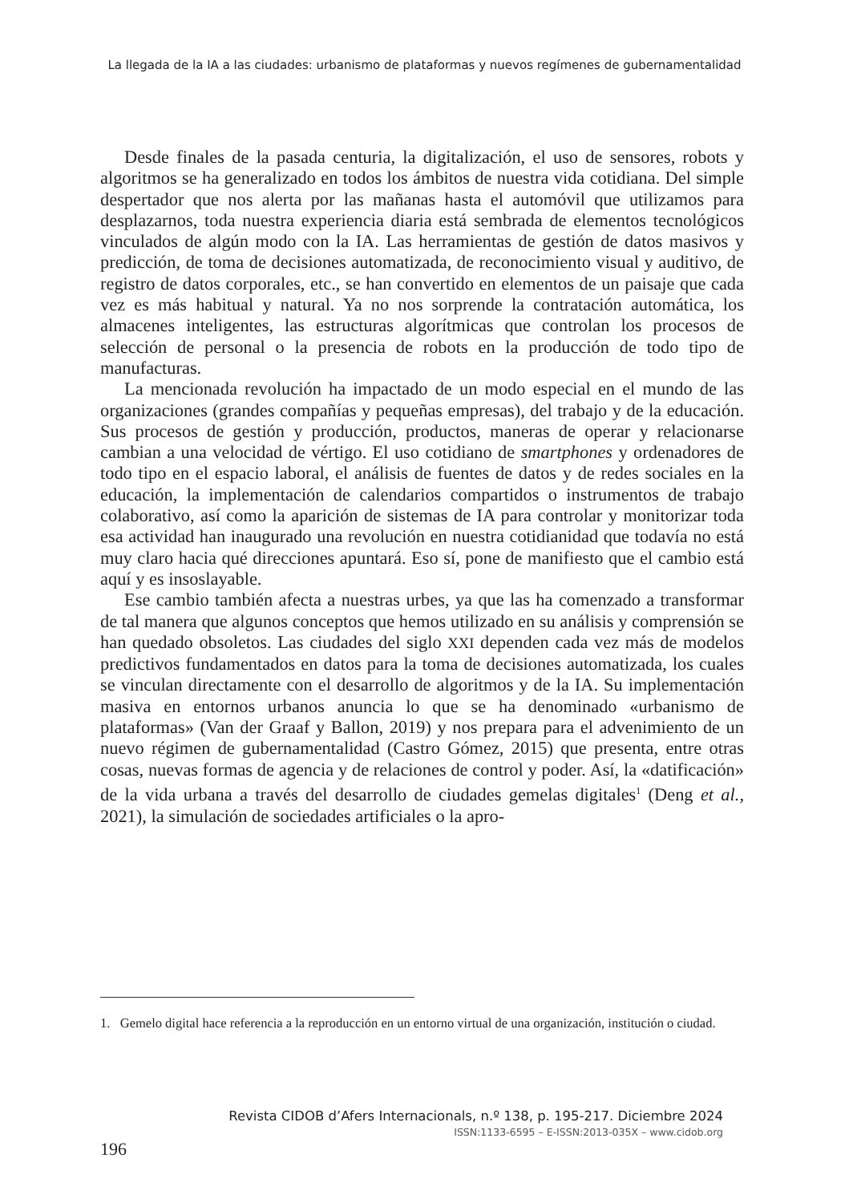La llegada de la IA a las ciudades: urbanismo de plataformas y nuevos regímenes de gubernamentalidad
Desde finales de la pasada centuria, la digitalización, el uso de sensores, robots y algoritmos se ha generalizado en todos los ámbitos de nuestra vida cotidiana. Del simple despertador que nos alerta por las mañanas hasta el automóvil que utilizamos para desplazarnos, toda nuestra experiencia diaria está sembrada de elementos tecnológicos vinculados de algún modo con la IA. Las herramientas de gestión de datos masivos y predicción, de toma de decisiones automatizada, de reconocimiento visual y auditivo, de registro de datos corporales, etc., se han convertido en elementos de un paisaje que cada vez es más habitual y natural. Ya no nos sorprende la contratación automática, los almacenes inteligentes, las estructuras algorítmicas que controlan los procesos de selección de personal o la presencia de robots en la producción de todo tipo de manufacturas.
La mencionada revolución ha impactado de un modo especial en el mundo de las organizaciones (grandes compañías y pequeñas empresas), del trabajo y de la educación. Sus procesos de gestión y producción, productos, maneras de operar y relacionarse cambian a una velocidad de vértigo. El uso cotidiano de smartphones y ordenadores de todo tipo en el espacio laboral, el análisis de fuentes de datos y de redes sociales en la educación, la implementación de calendarios compartidos o instrumentos de trabajo colaborativo, así como la aparición de sistemas de IA para controlar y monitorizar toda esa actividad han inaugurado una revolución en nuestra cotidianidad que todavía no está muy claro hacia qué direcciones apuntará. Eso sí, pone de manifiesto que el cambio está aquí y es insoslayable.
Ese cambio también afecta a nuestras urbes, ya que las ha comenzado a transformar de tal manera que algunos conceptos que hemos utilizado en su análisis y comprensión se han quedado obsoletos. Las ciudades del siglo XXI dependen cada vez más de modelos predictivos fundamentados en datos para la toma de decisiones automatizada, los cuales se vinculan directamente con el desarrollo de algoritmos y de la IA. Su implementación masiva en entornos urbanos anuncia lo que se ha denominado «urbanismo de plataformas» (Van der Graaf y Ballon, 2019) y nos prepara para el advenimiento de un nuevo régimen de gubernamentalidad (Castro Gómez, 2015) que presenta, entre otras cosas, nuevas formas de agencia y de relaciones de control y poder. Así, la «datificación» de la vida urbana a través del desarrollo de ciudades gemelas digitales<sup>1</sup> (Deng et al., 2021), la simulación de sociedades artificiales o la apro-
1. Gemelo digital hace referencia a la reproducción en un entorno virtual de una organización, institución o ciudad.
Revista CIDOB d’Afers Internacionals, n.º 138, p. 195-217. Diciembre 2024
ISSN:1133-6595 – E-ISSN:2013-035X – www.cidob.org
196